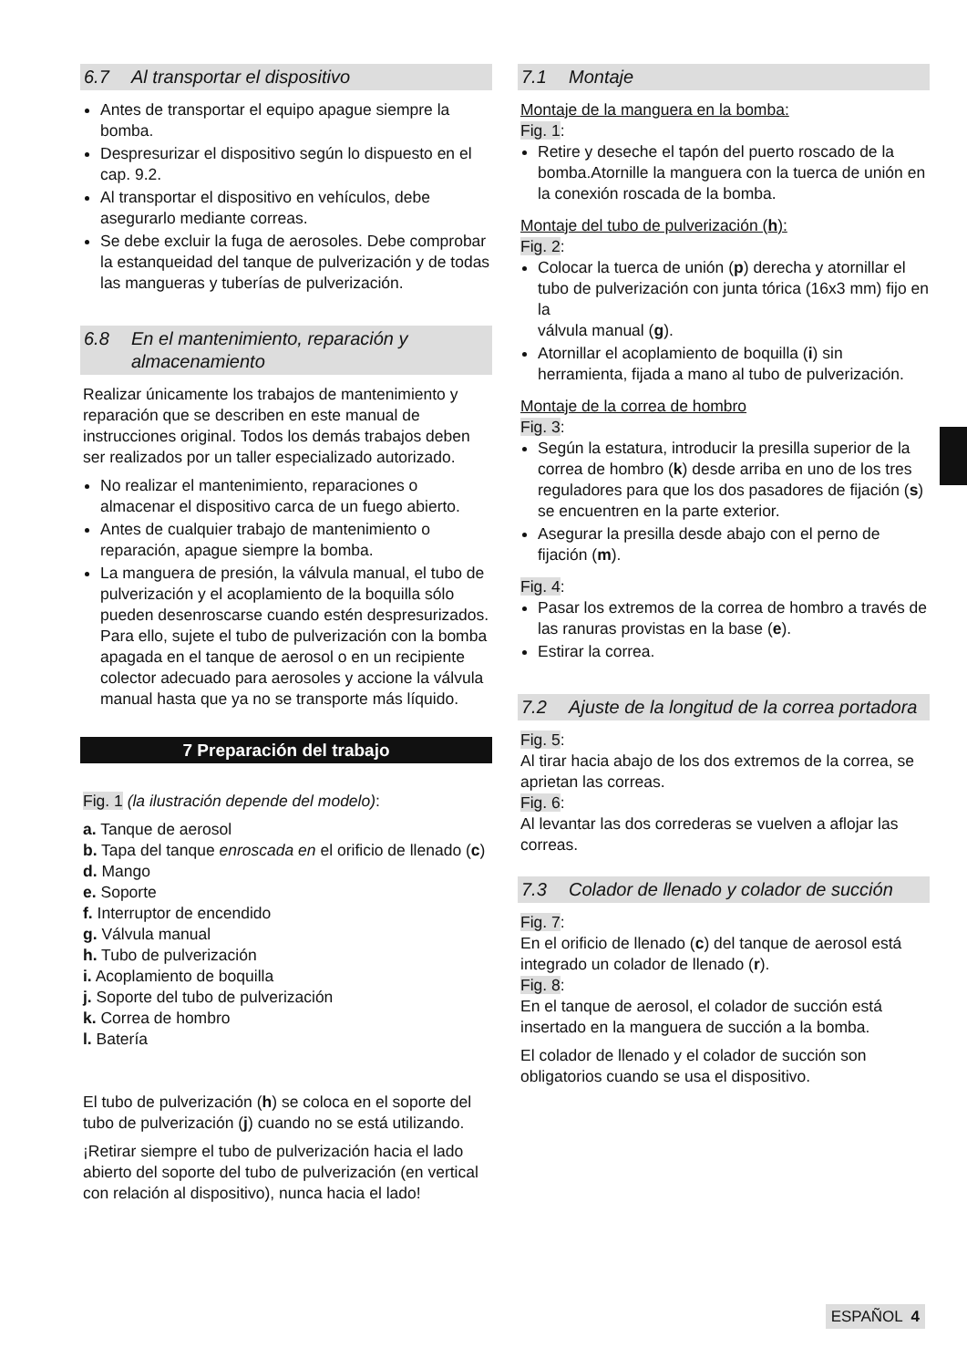6.7 Al transportar el dispositivo
Antes de transportar el equipo apague siempre la bomba.
Despresurizar el dispositivo según lo dispuesto en el cap. 9.2.
Al transportar el dispositivo en vehículos, debe asegurarlo mediante correas.
Se debe excluir la fuga de aerosoles. Debe comprobar la estanqueidad del tanque de pulverización y de todas las mangueras y tuberías de pulverización.
6.8 En el mantenimiento, reparación y almacenamiento
Realizar únicamente los trabajos de mantenimiento y reparación que se describen en este manual de instrucciones original. Todos los demás trabajos deben ser realizados por un taller especializado autorizado.
No realizar el mantenimiento, reparaciones o almacenar el dispositivo carca de un fuego abierto.
Antes de cualquier trabajo de mantenimiento o reparación, apague siempre la bomba.
La manguera de presión, la válvula manual, el tubo de pulverización y el acoplamiento de la boquilla sólo pueden desenroscarse cuando estén despresurizados. Para ello, sujete el tubo de pulverización con la bomba apagada en el tanque de aerosol o en un recipiente colector adecuado para aerosoles y accione la válvula manual hasta que ya no se transporte más líquido.
7 Preparación del trabajo
Fig. 1 (la ilustración depende del modelo):
a. Tanque de aerosol
b. Tapa del tanque enroscada en el orificio de llenado (c)
d. Mango
e. Soporte
f. Interruptor de encendido
g. Válvula manual
h. Tubo de pulverización
i. Acoplamiento de boquilla
j. Soporte del tubo de pulverización
k. Correa de hombro
l. Batería
El tubo de pulverización (h) se coloca en el soporte del tubo de pulverización (j) cuando no se está utilizando.
¡Retirar siempre el tubo de pulverización hacia el lado abierto del soporte del tubo de pulverización (en vertical con relación al dispositivo), nunca hacia el lado!
7.1 Montaje
Montaje de la manguera en la bomba:
Fig. 1:
Retire y deseche el tapón del puerto roscado de la bomba.Atornille la manguera con la tuerca de unión en la conexión roscada de la bomba.
Montaje del tubo de pulverización (h):
Fig. 2:
Colocar la tuerca de unión (p) derecha y atornillar el tubo de pulverización con junta tórica (16x3 mm) fijo en la
válvula manual (g).
Atornillar el acoplamiento de boquilla (i) sin herramienta, fijada a mano al tubo de pulverización.
Montaje de la correa de hombro
Fig. 3:
Según la estatura, introducir la presilla superior de la correa de hombro (k) desde arriba en uno de los tres reguladores para que los dos pasadores de fijación (s) se encuentren en la parte exterior.
Asegurar la presilla desde abajo con el perno de fijación (m).
Fig. 4:
Pasar los extremos de la correa de hombro a través de las ranuras provistas en la base (e).
Estirar la correa.
7.2 Ajuste de la longitud de la correa portadora
Fig. 5:
Al tirar hacia abajo de los dos extremos de la correa, se aprietan las correas.
Fig. 6:
Al levantar las dos correderas se vuelven a aflojar las correas.
7.3 Colador de llenado y colador de succión
Fig. 7:
En el orificio de llenado (c) del tanque de aerosol está integrado un colador de llenado (r).
Fig. 8:
En el tanque de aerosol, el colador de succión está insertado en la manguera de succión a la bomba.
El colador de llenado y el colador de succión son obligatorios cuando se usa el dispositivo.
ESPAÑOL 4